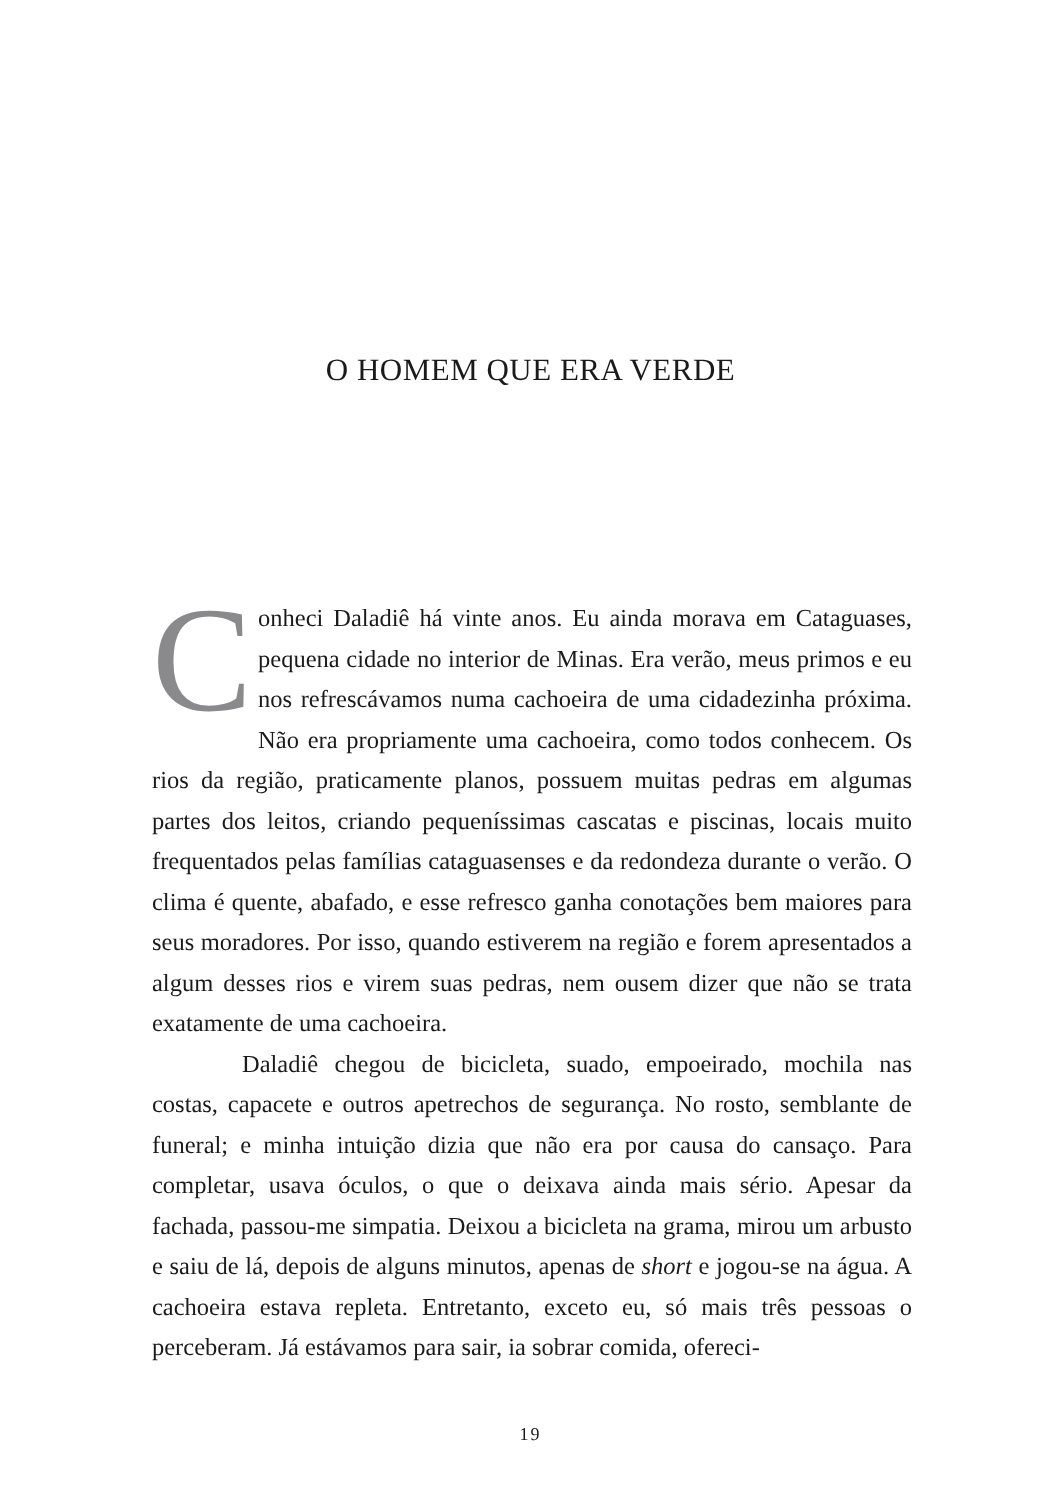O HOMEM QUE ERA VERDE
Conheci Daladiê há vinte anos. Eu ainda morava em Cataguases, pequena cidade no interior de Minas. Era verão, meus primos e eu nos refrescávamos numa cachoeira de uma cidadezinha próxima. Não era propriamente uma cachoeira, como todos conhecem. Os rios da região, praticamente planos, possuem muitas pedras em algumas partes dos leitos, criando pequeníssimas cascatas e piscinas, locais muito frequentados pelas famílias cataguasenses e da redondeza durante o verão. O clima é quente, abafado, e esse refresco ganha conotações bem maiores para seus moradores. Por isso, quando estiverem na região e forem apresentados a algum desses rios e virem suas pedras, nem ousem dizer que não se trata exatamente de uma cachoeira.
Daladiê chegou de bicicleta, suado, empoeirado, mochila nas costas, capacete e outros apetrechos de segurança. No rosto, semblante de funeral; e minha intuição dizia que não era por causa do cansaço. Para completar, usava óculos, o que o deixava ainda mais sério. Apesar da fachada, passou-me simpatia. Deixou a bicicleta na grama, mirou um arbusto e saiu de lá, depois de alguns minutos, apenas de short e jogou-se na água. A cachoeira estava repleta. Entretanto, exceto eu, só mais três pessoas o perceberam. Já estávamos para sair, ia sobrar comida, ofereci-
19